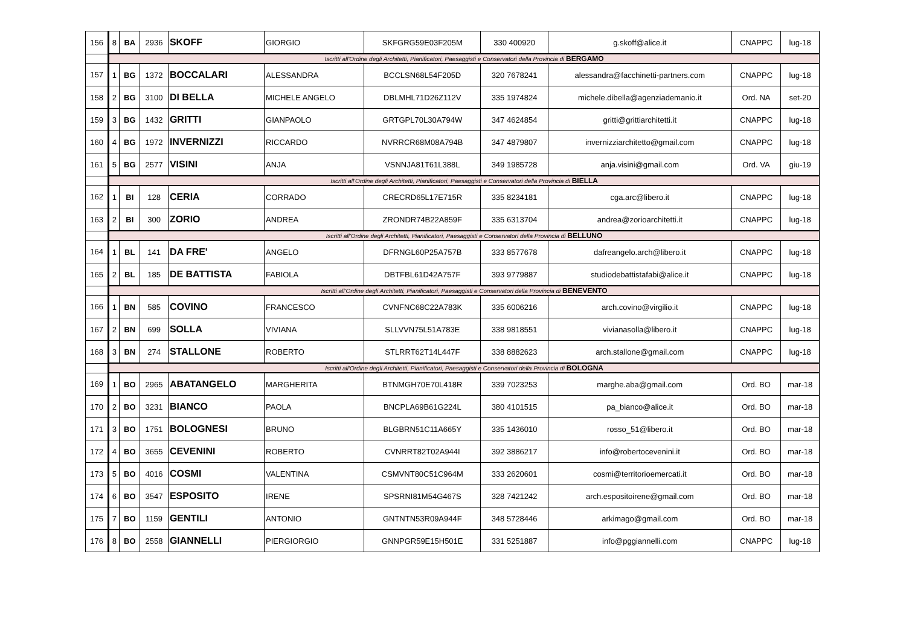| 156 | 8 | BA | 2936 | SKOFF | GIORGIO | SKFGRG59E03F205M | 330 400920 | g.skoff@alice.it | CNAPPC | lug-18 |
| | Iscritti all'Ordine degli Architetti, Pianificatori, Paesaggisti e Conservatori della Provincia di BERGAMO | | | | | | | | | |
| 157 | 1 | BG | 1372 | BOCCALARI | ALESSANDRA | BCCLSN68L54F205D | 320 7678241 | alessandra@facchinetti-partners.com | CNAPPC | lug-18 |
| 158 | 2 | BG | 3100 | DI BELLA | MICHELE ANGELO | DBLMHL71D26Z112V | 335 1974824 | michele.dibella@agenziademanio.it | Ord. NA | set-20 |
| 159 | 3 | BG | 1432 | GRITTI | GIANPAOLO | GRTGPL70L30A794W | 347 4624854 | gritti@grittiarchitetti.it | CNAPPC | lug-18 |
| 160 | 4 | BG | 1972 | INVERNIZZI | RICCARDO | NVRRCR68M08A794B | 347 4879807 | invernizziarchitetto@gmail.com | CNAPPC | lug-18 |
| 161 | 5 | BG | 2577 | VISINI | ANJA | VSNNJA81T61L388L | 349 1985728 | anja.visini@gmail.com | Ord. VA | giu-19 |
| | Iscritti all'Ordine degli Architetti, Pianificatori, Paesaggisti e Conservatori della Provincia di BIELLA | | | | | | | | | |
| 162 | 1 | BI | 128 | CERIA | CORRADO | CRECRD65L17E715R | 335 8234181 | cga.arc@libero.it | CNAPPC | lug-18 |
| 163 | 2 | BI | 300 | ZORIO | ANDREA | ZRONDR74B22A859F | 335 6313704 | andrea@zorioarchitetti.it | CNAPPC | lug-18 |
| | Iscritti all'Ordine degli Architetti, Pianificatori, Paesaggisti e Conservatori della Provincia di BELLUNO | | | | | | | | | |
| 164 | 1 | BL | 141 | DA FRE' | ANGELO | DFRNGL60P25A757B | 333 8577678 | dafreangelo.arch@libero.it | CNAPPC | lug-18 |
| 165 | 2 | BL | 185 | DE BATTISTA | FABIOLA | DBTFBL61D42A757F | 393 9779887 | studiodebattistafabi@alice.it | CNAPPC | lug-18 |
| | Iscritti all'Ordine degli Architetti, Pianificatori, Paesaggisti e Conservatori della Provincia di BENEVENTO | | | | | | | | | |
| 166 | 1 | BN | 585 | COVINO | FRANCESCO | CVNFNC68C22A783K | 335 6006216 | arch.covino@virgilio.it | CNAPPC | lug-18 |
| 167 | 2 | BN | 699 | SOLLA | VIVIANA | SLLVVN75L51A783E | 338 9818551 | vivianasolla@libero.it | CNAPPC | lug-18 |
| 168 | 3 | BN | 274 | STALLONE | ROBERTO | STLRRT62T14L447F | 338 8882623 | arch.stallone@gmail.com | CNAPPC | lug-18 |
| | Iscritti all'Ordine degli Architetti, Pianificatori, Paesaggisti e Conservatori della Provincia di BOLOGNA | | | | | | | | | |
| 169 | 1 | BO | 2965 | ABATANGELO | MARGHERITA | BTNMGH70E70L418R | 339 7023253 | marghe.aba@gmail.com | Ord. BO | mar-18 |
| 170 | 2 | BO | 3231 | BIANCO | PAOLA | BNCPLA69B61G224L | 380 4101515 | pa_bianco@alice.it | Ord. BO | mar-18 |
| 171 | 3 | BO | 1751 | BOLOGNESI | BRUNO | BLGBRN51C11A665Y | 335 1436010 | rosso_51@libero.it | Ord. BO | mar-18 |
| 172 | 4 | BO | 3655 | CEVENINI | ROBERTO | CVNRRT82T02A944I | 392 3886217 | info@robertocevenini.it | Ord. BO | mar-18 |
| 173 | 5 | BO | 4016 | COSMI | VALENTINA | CSMVNT80C51C964M | 333 2620601 | cosmi@territorioemercati.it | Ord. BO | mar-18 |
| 174 | 6 | BO | 3547 | ESPOSITO | IRENE | SPSRNI81M54G467S | 328 7421242 | arch.espositoirene@gmail.com | Ord. BO | mar-18 |
| 175 | 7 | BO | 1159 | GENTILI | ANTONIO | GNTNTN53R09A944F | 348 5728446 | arkimago@gmail.com | Ord. BO | mar-18 |
| 176 | 8 | BO | 2558 | GIANNELLI | PIERGIORGIO | GNNPGR59E15H501E | 331 5251887 | info@pggiannelli.com | CNAPPC | lug-18 |